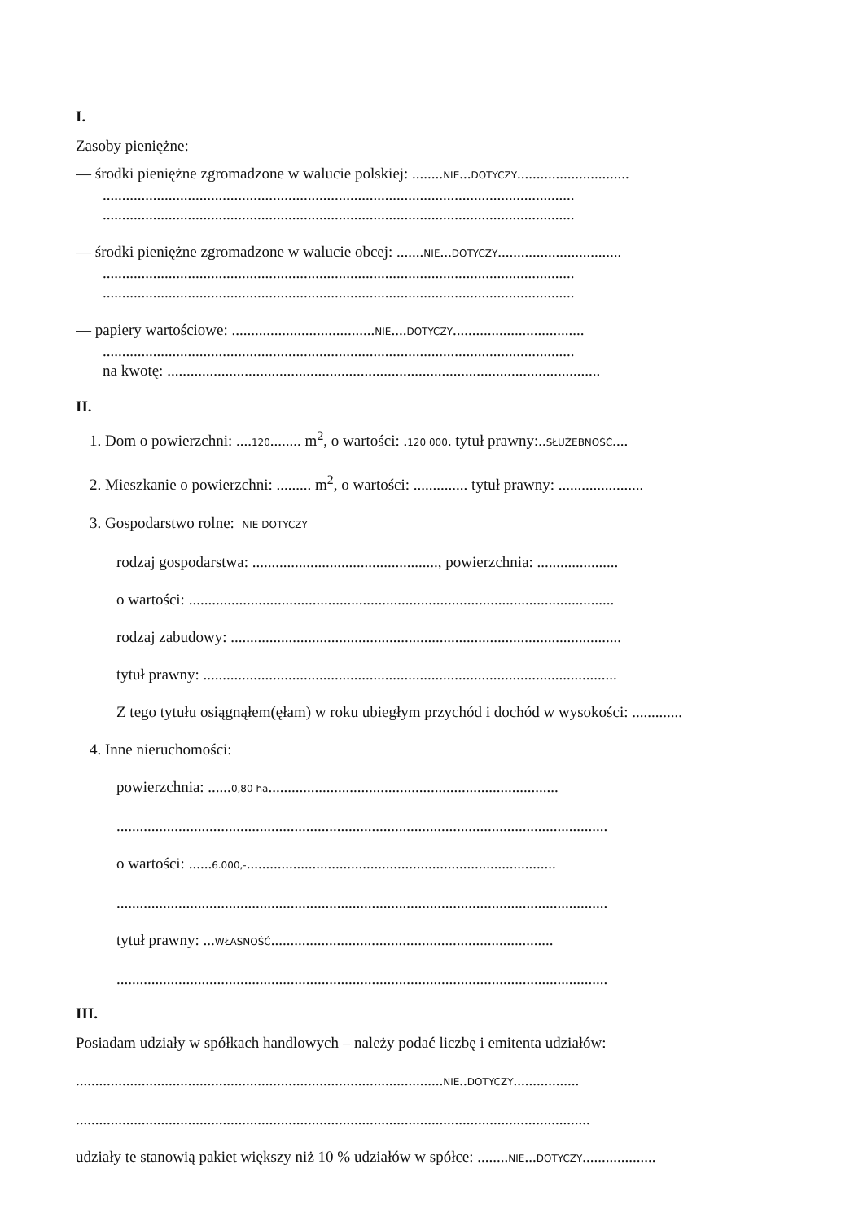I.
Zasoby pieniężne:
— środki pieniężne zgromadzone w walucie polskiej: ........NIE...DOTYCZY.............................
..........................................................................................................................
..........................................................................................................................
— środki pieniężne zgromadzone w walucie obcej: .......NIE...DOTYCZY................................
..........................................................................................................................
..........................................................................................................................
— papiery wartościowe: .....................................NIE....DOTYCZY..................................
..........................................................................................................................
na kwotę: ................................................................................................................
II.
1. Dom o powierzchni: ....120........ m<sup>2</sup>, o wartości: .120 000. tytuł prawny:..SŁUŻEBNOŚĆ....
2. Mieszkanie o powierzchni: ......... m<sup>2</sup>, o wartości: .............. tytuł prawny: ......................
3. Gospodarstwo rolne: NIE DOTYCZY
rodzaj gospodarstwa: ................................................, powierzchnia: .....................
o wartości: ..............................................................................................................
rodzaj zabudowy: .....................................................................................................
tytuł prawny: ...........................................................................................................
Z tego tytułu osiągnąłem(ęłam) w roku ubiegłym przychód i dochód w wysokości: .............
4. Inne nieruchomości:
powierzchnia: ......0,80 ha...........................................................................
...............................................................................................................................
o wartości: ......6.000,-................................................................................
...............................................................................................................................
tytuł prawny: ...WŁASNOŚĆ.........................................................................
...............................................................................................................................
III.
Posiadam udziały w spółkach handlowych – należy podać liczbę i emitenta udziałów:
...............................................................................................NIE..DOTYCZY.................
.....................................................................................................................................
udziały te stanowią pakiet większy niż 10 % udziałów w spółce: ........NIE...DOTYCZY...................